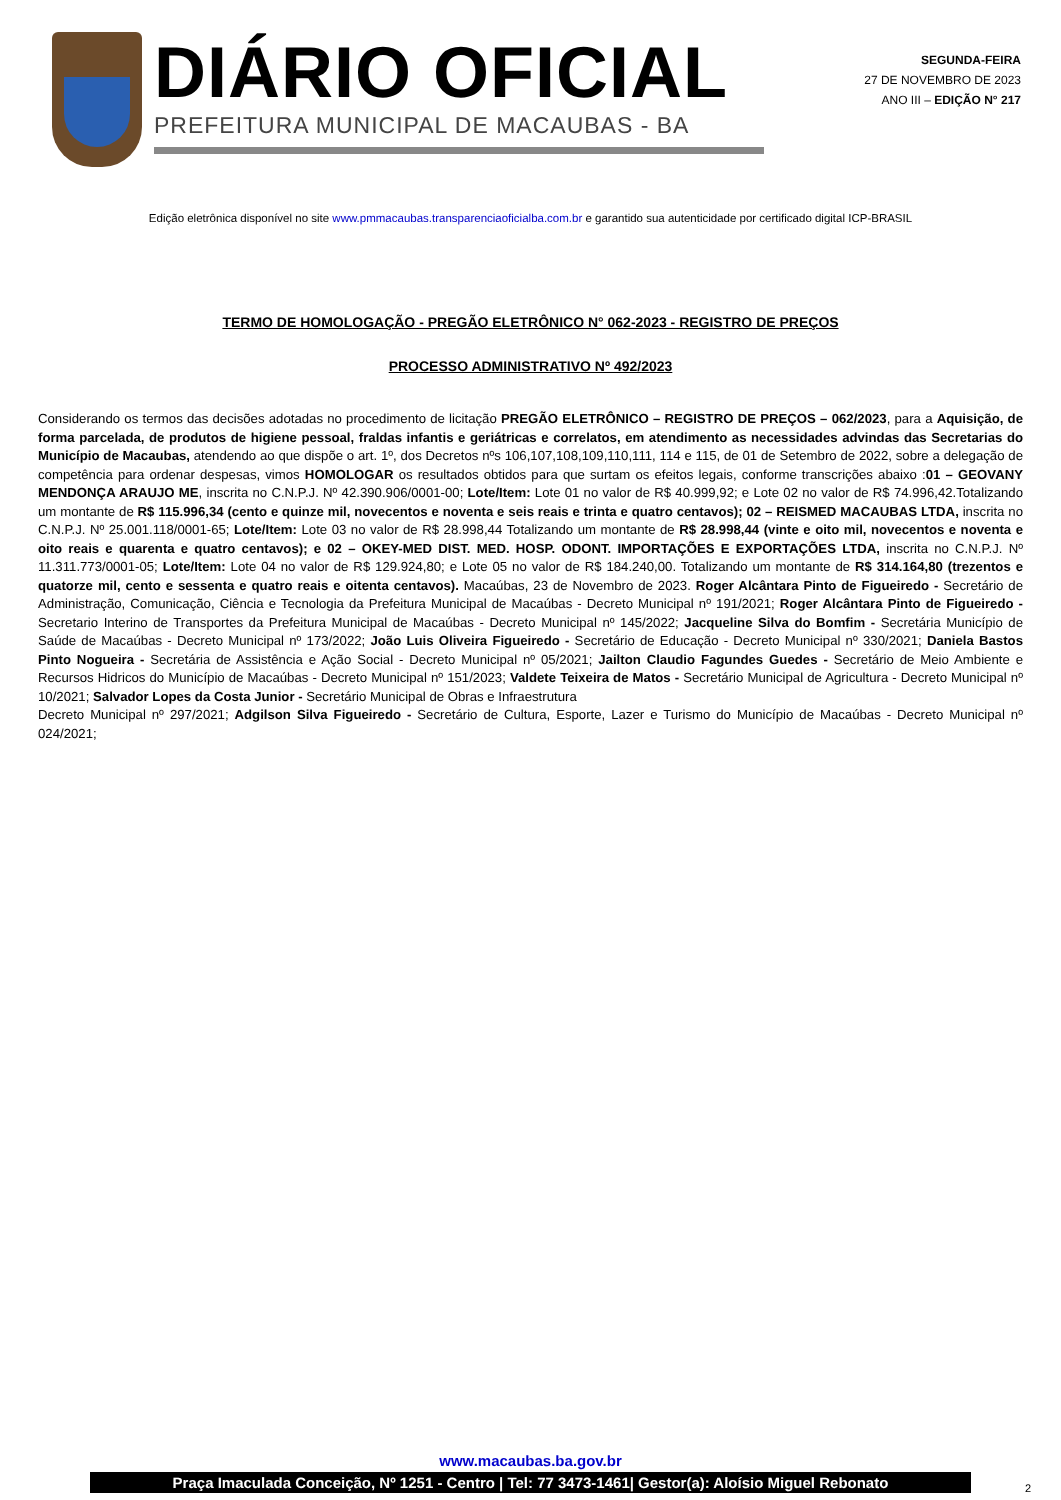DIÁRIO OFICIAL
PREFEITURA MUNICIPAL DE MACAUBAS - BA
SEGUNDA-FEIRA
27 DE NOVEMBRO DE 2023
ANO III – EDIÇÃO N° 217
Edição eletrônica disponível no site www.pmmacaubas.transparenciaoficialba.com.br e garantido sua autenticidade por certificado digital ICP-BRASIL
TERMO DE HOMOLOGAÇÃO - PREGÃO ELETRÔNICO N° 062-2023 - REGISTRO DE PREÇOS
PROCESSO ADMINISTRATIVO Nº 492/2023
Considerando os termos das decisões adotadas no procedimento de licitação PREGÃO ELETRÔNICO – REGISTRO DE PREÇOS – 062/2023, para a Aquisição, de forma parcelada, de produtos de higiene pessoal, fraldas infantis e geriátricas e correlatos, em atendimento as necessidades advindas das Secretarias do Município de Macaubas, atendendo ao que dispõe o art. 1º, dos Decretos nºs 106,107,108,109,110,111, 114 e 115, de 01 de Setembro de 2022, sobre a delegação de competência para ordenar despesas, vimos HOMOLOGAR os resultados obtidos para que surtam os efeitos legais, conforme transcrições abaixo :01 – GEOVANY MENDONÇA ARAUJO ME, inscrita no C.N.P.J. Nº 42.390.906/0001-00; Lote/Item: Lote 01 no valor de R$ 40.999,92; e Lote 02 no valor de R$ 74.996,42.Totalizando um montante de R$ 115.996,34 (cento e quinze mil, novecentos e noventa e seis reais e trinta e quatro centavos); 02 – REISMED MACAUBAS LTDA, inscrita no C.N.P.J. Nº 25.001.118/0001-65; Lote/Item: Lote 03 no valor de R$ 28.998,44 Totalizando um montante de R$ 28.998,44 (vinte e oito mil, novecentos e noventa e oito reais e quarenta e quatro centavos); e 02 – OKEY-MED DIST. MED. HOSP. ODONT. IMPORTAÇÕES E EXPORTAÇÕES LTDA, inscrita no C.N.P.J. Nº 11.311.773/0001-05; Lote/Item: Lote 04 no valor de R$ 129.924,80; e Lote 05 no valor de R$ 184.240,00. Totalizando um montante de R$ 314.164,80 (trezentos e quatorze mil, cento e sessenta e quatro reais e oitenta centavos). Macaúbas, 23 de Novembro de 2023. Roger Alcântara Pinto de Figueiredo - Secretário de Administração, Comunicação, Ciência e Tecnologia da Prefeitura Municipal de Macaúbas - Decreto Municipal nº 191/2021; Roger Alcântara Pinto de Figueiredo - Secretario Interino de Transportes da Prefeitura Municipal de Macaúbas - Decreto Municipal nº 145/2022; Jacqueline Silva do Bomfim - Secretária Município de Saúde de Macaúbas - Decreto Municipal nº 173/2022; João Luis Oliveira Figueiredo - Secretário de Educação - Decreto Municipal nº 330/2021; Daniela Bastos Pinto Nogueira - Secretária de Assistência e Ação Social - Decreto Municipal nº 05/2021; Jailton Claudio Fagundes Guedes - Secretário de Meio Ambiente e Recursos Hidricos do Município de Macaúbas - Decreto Municipal nº 151/2023; Valdete Teixeira de Matos - Secretário Municipal de Agricultura - Decreto Municipal nº 10/2021; Salvador Lopes da Costa Junior - Secretário Municipal de Obras e Infraestrutura
Decreto Municipal nº 297/2021; Adgilson Silva Figueiredo - Secretário de Cultura, Esporte, Lazer e Turismo do Município de Macaúbas - Decreto Municipal nº 024/2021;
www.macaubas.ba.gov.br
Praça Imaculada Conceição, Nº 1251 - Centro | Tel: 77 3473-1461| Gestor(a): Aloísio Miguel Rebonato
2